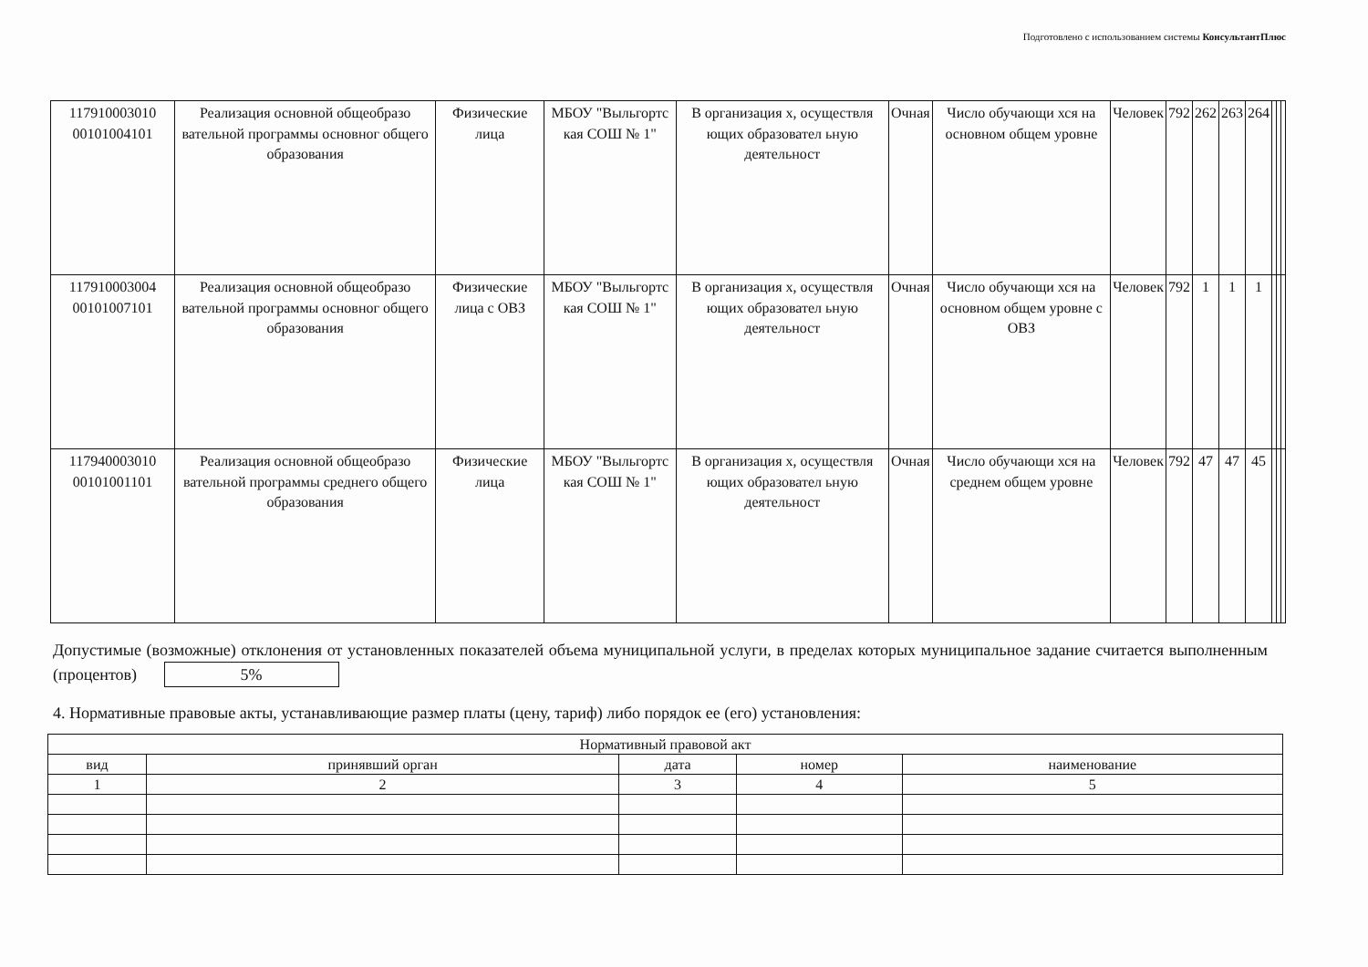Подготовлено с использованием системы КонсультантПлюс
| 117910003010 00101004101 | Реализация основной общеобразо вательной программы основног общего образования | Физические лица | МБОУ "Выльгортс кая СОШ № 1" | В организация х, осуществля ющих образовател ьную деятельност | Очная | Число обучающи хся на основном общем уровне | Человек | 792 | 262 | 263 | 264 | | | |
| 117910003004 00101007101 | Реализация основной общеобразо вательной программы основног общего образования | Физические лица с ОВЗ | МБОУ "Выльгортс кая СОШ № 1" | В организация х, осуществля ющих образовател ьную деятельност | Очная | Число обучающи хся на основном общем уровне с ОВЗ | Человек | 792 | 1 | 1 | 1 | | | |
| 117940003010 00101001101 | Реализация основной общеобразо вательной программы среднего общего образования | Физические лица | МБОУ "Выльгортс кая СОШ № 1" | В организация х, осуществля ющих образовател ьную деятельност | Очная | Число обучающи хся на среднем общем уровне | Человек | 792 | 47 | 47 | 45 | | | |
Допустимые (возможные) отклонения от установленных показателей объема муниципальной услуги, в пределах которых муниципальное задание считается выполненным (процентов) 5%
4. Нормативные правовые акты, устанавливающие размер платы (цену, тариф) либо порядок ее (его) установления:
| Нормативный правовой акт | | | | |
| вид | принявший орган | дата | номер | наименование |
| 1 | 2 | 3 | 4 | 5 |